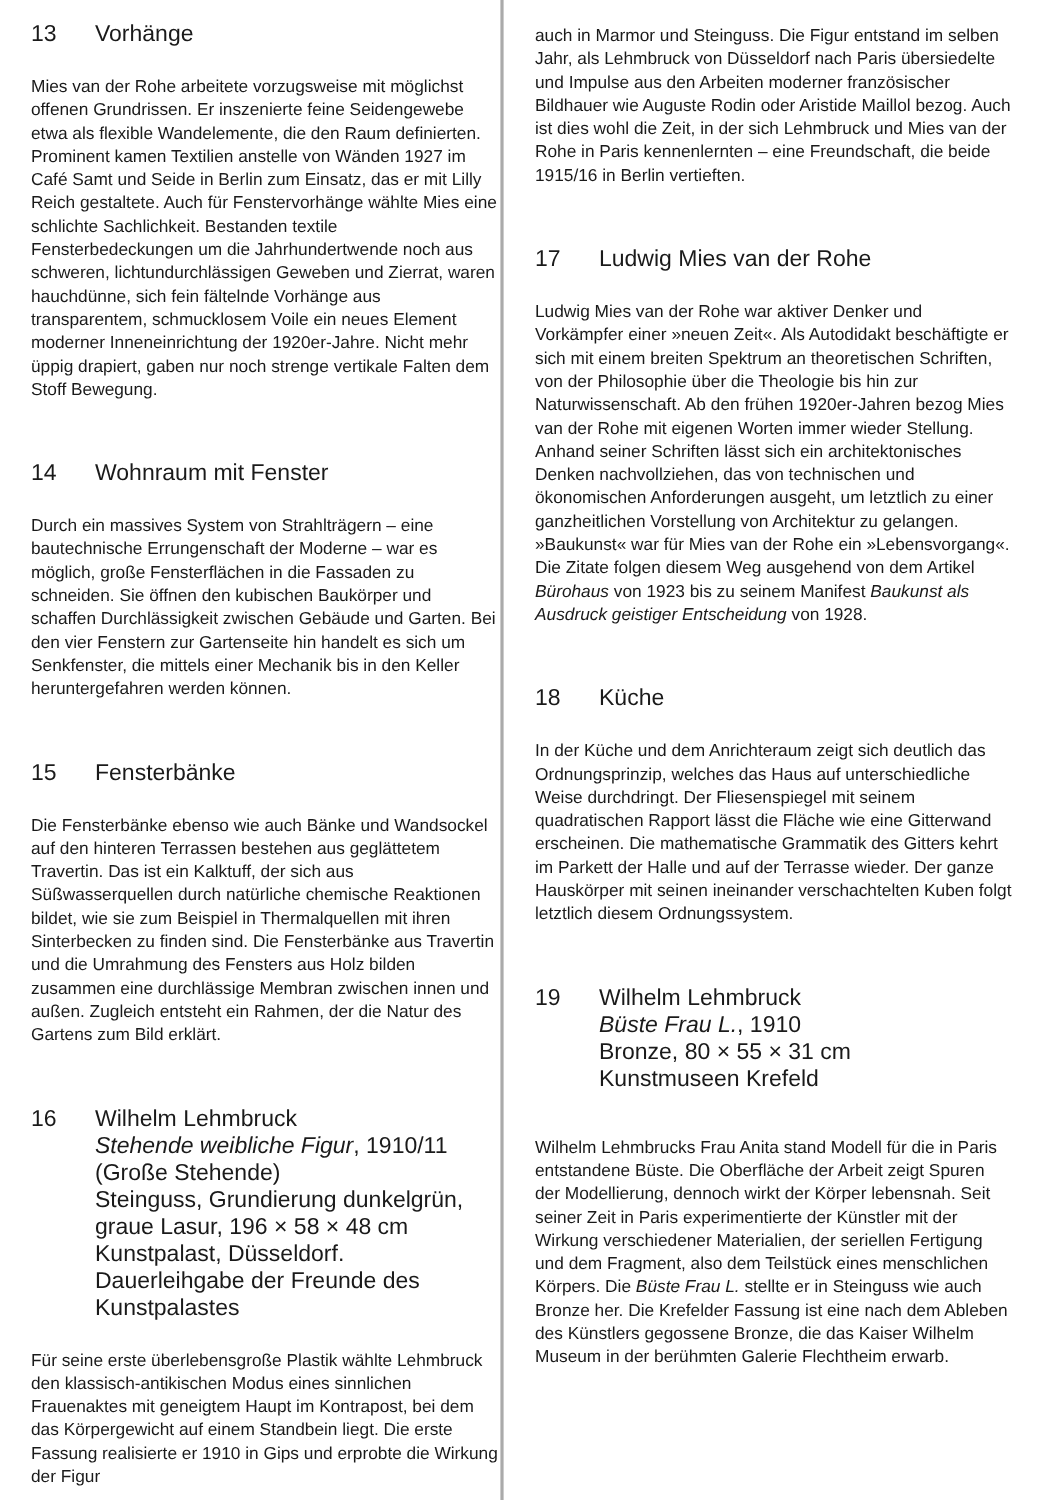13 Vorhänge
Mies van der Rohe arbeitete vorzugsweise mit möglichst offenen Grundrissen. Er inszenierte feine Seidengewebe etwa als flexible Wandelemente, die den Raum definierten. Prominent kamen Textilien anstelle von Wänden 1927 im Café Samt und Seide in Berlin zum Einsatz, das er mit Lilly Reich gestaltete. Auch für Fenstervorhänge wählte Mies eine schlichte Sachlichkeit. Bestanden textile Fensterbedeckungen um die Jahrhundertwende noch aus schweren, lichtundurchlässigen Geweben und Zierrat, waren hauchdünne, sich fein fältelnde Vorhänge aus transparentem, schmucklosem Voile ein neues Element moderner Inneneinrichtung der 1920er-Jahre. Nicht mehr üppig drapiert, gaben nur noch strenge vertikale Falten dem Stoff Bewegung.
14 Wohnraum mit Fenster
Durch ein massives System von Strahlträgern – eine bautechnische Errungenschaft der Moderne – war es möglich, große Fensterflächen in die Fassaden zu schneiden. Sie öffnen den kubischen Baukörper und schaffen Durchlässigkeit zwischen Gebäude und Garten. Bei den vier Fenstern zur Gartenseite hin handelt es sich um Senkfenster, die mittels einer Mechanik bis in den Keller heruntergefahren werden können.
15 Fensterbänke
Die Fensterbänke ebenso wie auch Bänke und Wandsockel auf den hinteren Terrassen bestehen aus geglättetem Travertin. Das ist ein Kalktuff, der sich aus Süßwasserquellen durch natürliche chemische Reaktionen bildet, wie sie zum Beispiel in Thermalquellen mit ihren Sinterbecken zu finden sind. Die Fensterbänke aus Travertin und die Umrahmung des Fensters aus Holz bilden zusammen eine durchlässige Membran zwischen innen und außen. Zugleich entsteht ein Rahmen, der die Natur des Gartens zum Bild erklärt.
16 Wilhelm Lehmbruck
Stehende weibliche Figur, 1910/11
(Große Stehende)
Steinguss, Grundierung dunkelgrün, graue Lasur, 196 × 58 × 48 cm
Kunstpalast, Düsseldorf. Dauerleihgabe der Freunde des Kunstpalastes
Für seine erste überlebensgroße Plastik wählte Lehmbruck den klassisch-antikischen Modus eines sinnlichen Frauenaktes mit geneigtem Haupt im Kontrapost, bei dem das Körpergewicht auf einem Standbein liegt. Die erste Fassung realisierte er 1910 in Gips und erprobte die Wirkung der Figur
auch in Marmor und Steinguss. Die Figur entstand im selben Jahr, als Lehmbruck von Düsseldorf nach Paris übersiedelte und Impulse aus den Arbeiten moderner französischer Bildhauer wie Auguste Rodin oder Aristide Maillol bezog. Auch ist dies wohl die Zeit, in der sich Lehmbruck und Mies van der Rohe in Paris kennenlernten – eine Freundschaft, die beide 1915/16 in Berlin vertieften.
17 Ludwig Mies van der Rohe
Ludwig Mies van der Rohe war aktiver Denker und Vorkämpfer einer »neuen Zeit«. Als Autodidakt beschäftigte er sich mit einem breiten Spektrum an theoretischen Schriften, von der Philosophie über die Theologie bis hin zur Naturwissenschaft. Ab den frühen 1920er-Jahren bezog Mies van der Rohe mit eigenen Worten immer wieder Stellung. Anhand seiner Schriften lässt sich ein architektonisches Denken nachvollziehen, das von technischen und ökonomischen Anforderungen ausgeht, um letztlich zu einer ganzheitlichen Vorstellung von Architektur zu gelangen. »Baukunst« war für Mies van der Rohe ein »Lebensvorgang«. Die Zitate folgen diesem Weg ausgehend von dem Artikel Bürohaus von 1923 bis zu seinem Manifest Baukunst als Ausdruck geistiger Entscheidung von 1928.
18 Küche
In der Küche und dem Anrichteraum zeigt sich deutlich das Ordnungsprinzip, welches das Haus auf unterschiedliche Weise durchdringt. Der Fliesenspiegel mit seinem quadratischen Rapport lässt die Fläche wie eine Gitterwand erscheinen. Die mathematische Grammatik des Gitters kehrt im Parkett der Halle und auf der Terrasse wieder. Der ganze Hauskörper mit seinen ineinander verschachtelten Kuben folgt letztlich diesem Ordnungssystem.
19 Wilhelm Lehmbruck
Büste Frau L., 1910
Bronze, 80 × 55 × 31 cm
Kunstmuseen Krefeld
Wilhelm Lehmbrucks Frau Anita stand Modell für die in Paris entstandene Büste. Die Oberfläche der Arbeit zeigt Spuren der Modellierung, dennoch wirkt der Körper lebensnah. Seit seiner Zeit in Paris experimentierte der Künstler mit der Wirkung verschiedener Materialien, der seriellen Fertigung und dem Fragment, also dem Teilstück eines menschlichen Körpers. Die Büste Frau L. stellte er in Steinguss wie auch Bronze her. Die Krefelder Fassung ist eine nach dem Ableben des Künstlers gegossene Bronze, die das Kaiser Wilhelm Museum in der berühmten Galerie Flechtheim erwarb.